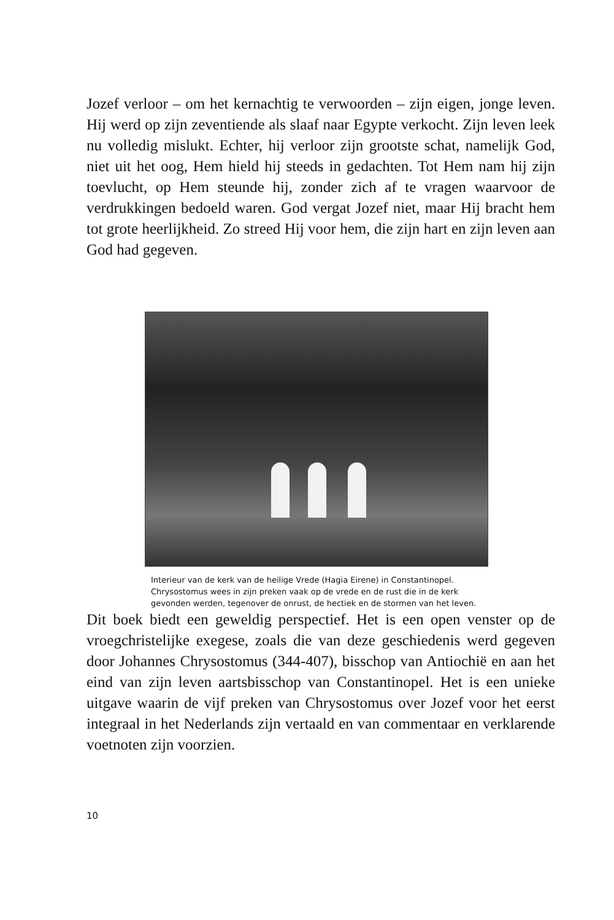Jozef verloor – om het kernachtig te verwoorden – zijn eigen, jonge leven. Hij werd op zijn zeventiende als slaaf naar Egypte verkocht. Zijn leven leek nu volledig mislukt. Echter, hij verloor zijn grootste schat, namelijk God, niet uit het oog, Hem hield hij steeds in gedachten. Tot Hem nam hij zijn toevlucht, op Hem steunde hij, zonder zich af te vragen waarvoor de verdrukkingen bedoeld waren. God vergat Jozef niet, maar Hij bracht hem tot grote heerlijkheid. Zo streed Hij voor hem, die zijn hart en zijn leven aan God had gegeven.
Interieur van de kerk van de heilige Vrede (Hagia Eirene) in Constantinopel. Chrysostomus wees in zijn preken vaak op de vrede en de rust die in de kerk gevonden werden, tegenover de onrust, de hectiek en de stormen van het leven.
Dit boek biedt een geweldig perspectief. Het is een open venster op de vroegchristelijke exegese, zoals die van deze geschiedenis werd gegeven door Johannes Chrysostomus (344-407), bisschop van Antiochië en aan het eind van zijn leven aartsbisschop van Constantinopel. Het is een unieke uitgave waarin de vijf preken van Chrysostomus over Jozef voor het eerst integraal in het Nederlands zijn vertaald en van commentaar en verklarende voetnoten zijn voorzien.
10